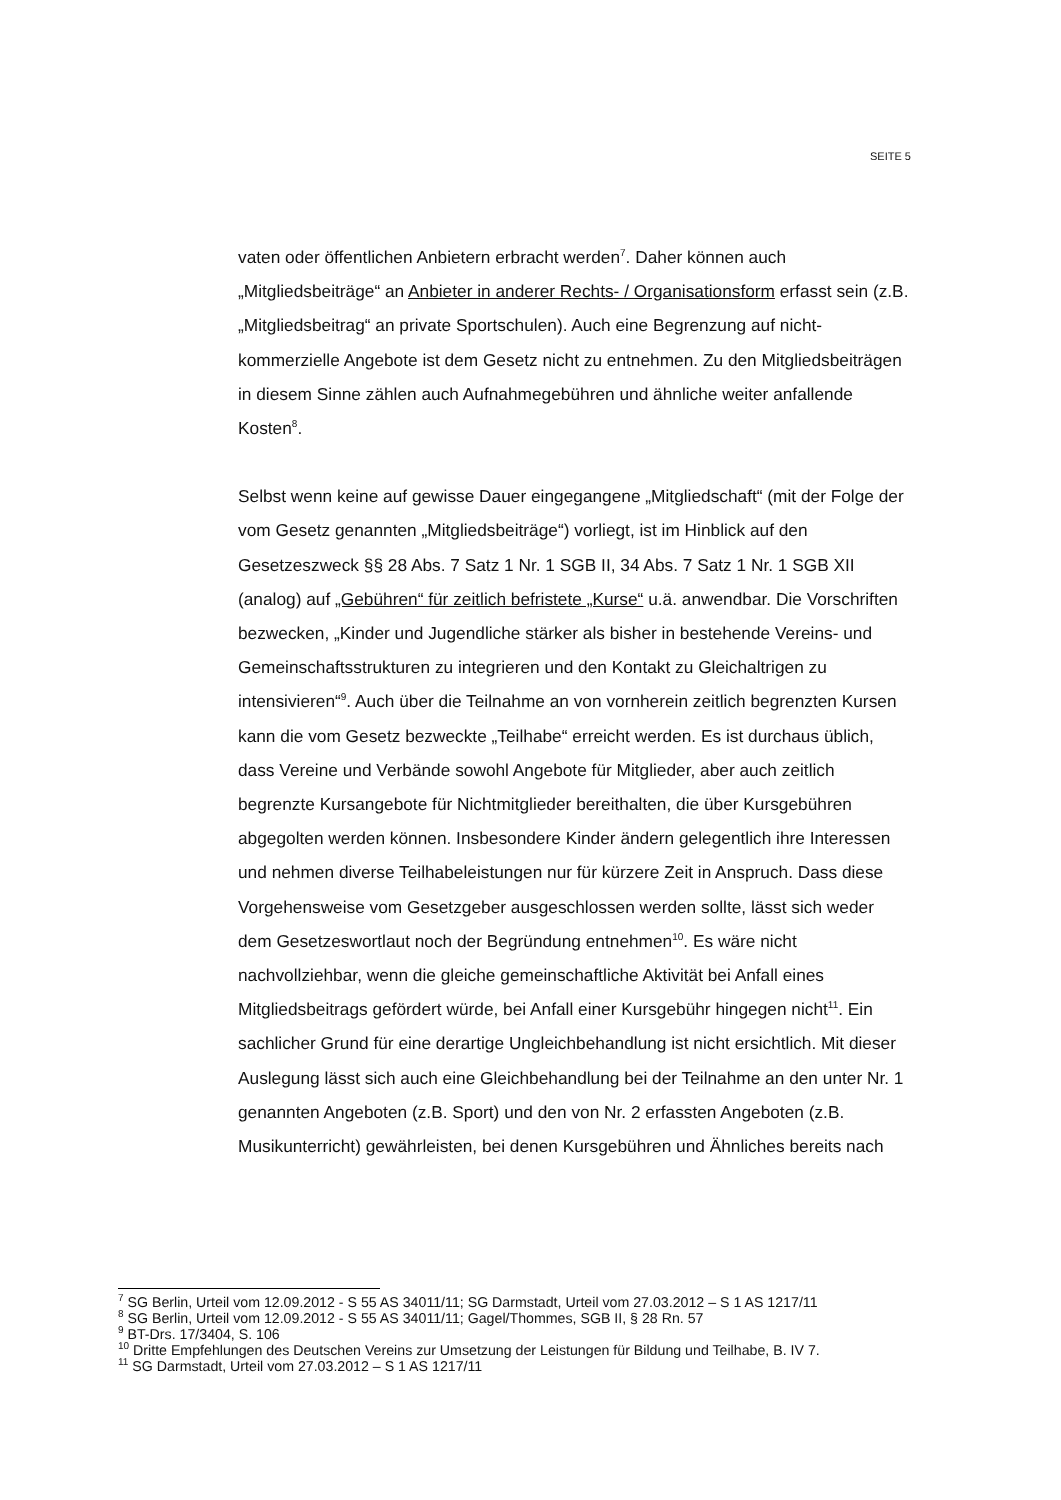SEITE 5
vaten oder öffentlichen Anbietern erbracht werden<sup>7</sup>. Daher können auch „Mitgliedsbeiträge“ an Anbieter in anderer Rechts- / Organisationsform erfasst sein (z.B. „Mitgliedsbeitrag“ an private Sportschulen). Auch eine Begrenzung auf nicht-kommerzielle Angebote ist dem Gesetz nicht zu entnehmen. Zu den Mitgliedsbeiträgen in diesem Sinne zählen auch Aufnahmegebühren und ähnliche weiter anfallende Kosten<sup>8</sup>.
Selbst wenn keine auf gewisse Dauer eingegangene „Mitgliedschaft“ (mit der Folge der vom Gesetz genannten „Mitgliedsbeiträge“) vorliegt, ist im Hinblick auf den Gesetzeszweck §§ 28 Abs. 7 Satz 1 Nr. 1 SGB II, 34 Abs. 7 Satz 1 Nr. 1 SGB XII (analog) auf „Gebühren“ für zeitlich befristete „Kurse“ u.ä. anwendbar. Die Vorschriften bezwecken, „Kinder und Jugendliche stärker als bisher in bestehende Vereins- und Gemeinschaftsstrukturen zu integrieren und den Kontakt zu Gleichaltrigen zu intensivieren“<sup>9</sup>. Auch über die Teilnahme an von vornherein zeitlich begrenzten Kursen kann die vom Gesetz bezweckte „Teilhabe“ erreicht werden. Es ist durchaus üblich, dass Vereine und Verbände sowohl Angebote für Mitglieder, aber auch zeitlich begrenzte Kursangebote für Nichtmitglieder bereithalten, die über Kursgebühren abgegolten werden können. Insbesondere Kinder ändern gelegentlich ihre Interessen und nehmen diverse Teilhabeleistungen nur für kürzere Zeit in Anspruch. Dass diese Vorgehensweise vom Gesetzgeber ausgeschlossen werden sollte, lässt sich weder dem Gesetzeswortlaut noch der Begründung entnehmen<sup>10</sup>. Es wäre nicht nachvollziehbar, wenn die gleiche gemeinschaftliche Aktivität bei Anfall eines Mitgliedsbeitrags gefördert würde, bei Anfall einer Kursgebühr hingegen nicht<sup>11</sup>. Ein sachlicher Grund für eine derartige Ungleichbehandlung ist nicht ersichtlich. Mit dieser Auslegung lässt sich auch eine Gleichbehandlung bei der Teilnahme an den unter Nr. 1 genannten Angeboten (z.B. Sport) und den von Nr. 2 erfassten Angeboten (z.B. Musikunterricht) gewährleisten, bei denen Kursgebühren und Ähnliches bereits nach
<sup>7</sup> SG Berlin, Urteil vom 12.09.2012 - S 55 AS 34011/11; SG Darmstadt, Urteil vom 27.03.2012 – S 1 AS 1217/11
<sup>8</sup> SG Berlin, Urteil vom 12.09.2012 - S 55 AS 34011/11; Gagel/Thommes, SGB II, § 28 Rn. 57
<sup>9</sup> BT-Drs. 17/3404, S. 106
<sup>10</sup> Dritte Empfehlungen des Deutschen Vereins zur Umsetzung der Leistungen für Bildung und Teilhabe, B. IV 7.
<sup>11</sup> SG Darmstadt, Urteil vom 27.03.2012 – S 1 AS 1217/11